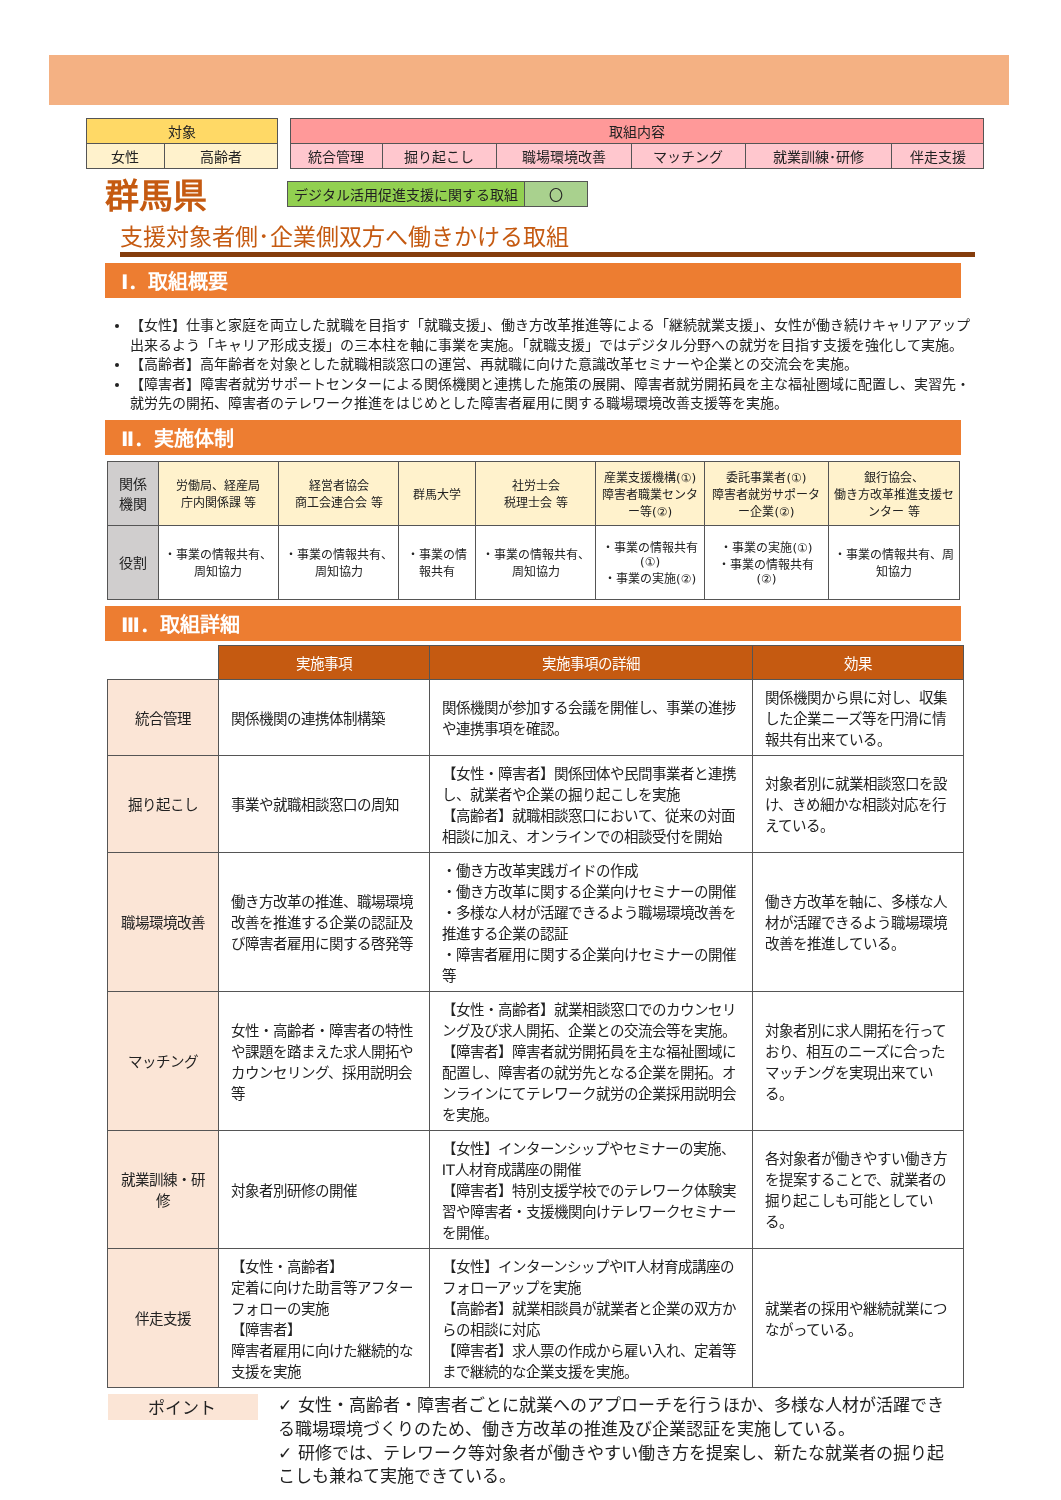| 対象 | |
| 女性 | 高齢者 |
| 取組内容 | | | | | |
| 統合管理 | 掘り起こし | 職場環境改善 | マッチング | 就業訓練･研修 | 伴走支援 |
群馬県
| デジタル活用促進支援に関する取組 | 〇 |
支援対象者側･企業側双方へ働きかける取組
Ⅰ．取組概要
【女性】仕事と家庭を両立した就職を目指す「就職支援」、働き方改革推進等による「継続就業支援」、女性が働き続けキャリアアップ出来るよう「キャリア形成支援」の三本柱を軸に事業を実施。「就職支援」ではデジタル分野への就労を目指す支援を強化して実施。
【高齢者】高年齢者を対象とした就職相談窓口の運営、再就職に向けた意識改革セミナーや企業との交流会を実施。
【障害者】障害者就労サポートセンターによる関係機関と連携した施策の展開、障害者就労開拓員を主な福祉圏域に配置し、実習先・就労先の開拓、障害者のテレワーク推進をはじめとした障害者雇用に関する職場環境改善支援等を実施。
Ⅱ．実施体制
| 関係機関 | 労働局、経産局 庁内関係課 等 | 経営者協会 商工会連合会 等 | 群馬大学 | 社労士会 税理士会 等 | 産業支援機構(①) 障害者職業センター等(②) | 委託事業者(①) 障害者就労サポーター企業(②) | 銀行協会、 働き方改革推進支援センター 等 |
| 役割 | ・事業の情報共有、周知協力 | ・事業の情報共有、周知協力 | ・事業の情報共有 | ・事業の情報共有、周知協力 | ・事業の情報共有(①) ・事業の実施(②) | ・事業の実施(①) ・事業の情報共有(②) | ・事業の情報共有、周知協力 |
Ⅲ．取組詳細
| | 実施事項 | 実施事項の詳細 | 効果 |
| 統合管理 | 関係機関の連携体制構築 | 関係機関が参加する会議を開催し、事業の進捗や連携事項を確認。 | 関係機関から県に対し、収集した企業ニーズ等を円滑に情報共有出来ている。 |
| 掘り起こし | 事業や就職相談窓口の周知 | 【女性・障害者】関係団体や民間事業者と連携し、就業者や企業の掘り起こしを実施 【高齢者】就職相談窓口において、従来の対面相談に加え、オンラインでの相談受付を開始 | 対象者別に就業相談窓口を設け、きめ細かな相談対応を行えている。 |
| 職場環境改善 | 働き方改革の推進、職場環境改善を推進する企業の認証及び障害者雇用に関する啓発等 | ・働き方改革実践ガイドの作成 ・働き方改革に関する企業向けセミナーの開催 ・多様な人材が活躍できるよう職場環境改善を推進する企業の認証 ・障害者雇用に関する企業向けセミナーの開催 等 | 働き方改革を軸に、多様な人材が活躍できるよう職場環境改善を推進している。 |
| マッチング | 女性・高齢者・障害者の特性や課題を踏まえた求人開拓やカウンセリング、採用説明会等 | 【女性・高齢者】就業相談窓口でのカウンセリング及び求人開拓、企業との交流会等を実施。 【障害者】障害者就労開拓員を主な福祉圏域に配置し、障害者の就労先となる企業を開拓。オンラインにてテレワーク就労の企業採用説明会を実施。 | 対象者別に求人開拓を行っており、相互のニーズに合ったマッチングを実現出来ている。 |
| 就業訓練・研修 | 対象者別研修の開催 | 【女性】インターンシップやセミナーの実施、IT人材育成講座の開催 【障害者】特別支援学校でのテレワーク体験実習や障害者・支援機関向けテレワークセミナーを開催。 | 各対象者が働きやすい働き方を提案することで、就業者の掘り起こしも可能としている。 |
| 伴走支援 | 【女性・高齢者】 定着に向けた助言等アフターフォローの実施 【障害者】 障害者雇用に向けた継続的な支援を実施 | 【女性】インターンシップやIT人材育成講座のフォローアップを実施 【高齢者】就業相談員が就業者と企業の双方からの相談に対応 【障害者】求人票の作成から雇い入れ、定着等まで継続的な企業支援を実施。 | 就業者の採用や継続就業につながっている。 |
ポイント
✓ 女性・高齢者・障害者ごとに就業へのアプローチを行うほか、多様な人材が活躍できる職場環境づくりのため、働き方改革の推進及び企業認証を実施している。
✓ 研修では、テレワーク等対象者が働きやすい働き方を提案し、新たな就業者の掘り起こしも兼ねて実施できている。